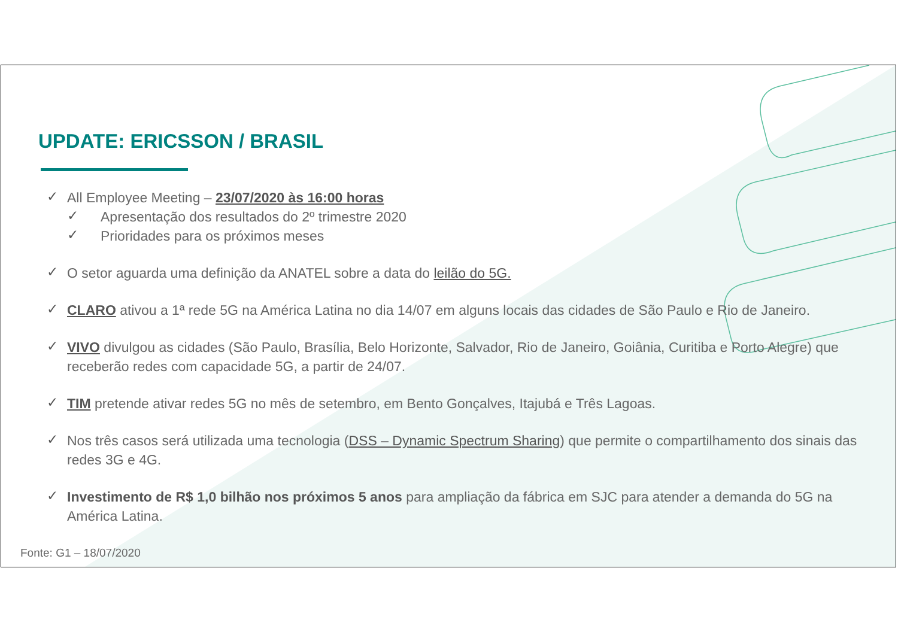UPDATE: ERICSSON / BRASIL
✓ All Employee Meeting – 23/07/2020 às 16:00 horas
✓ Apresentação dos resultados do 2º trimestre 2020
✓ Prioridades para os próximos meses
✓ O setor aguarda uma definição da ANATEL sobre a data do leilão do 5G.
✓ CLARO ativou a 1ª rede 5G na América Latina no dia 14/07 em alguns locais das cidades de São Paulo e Rio de Janeiro.
✓ VIVO divulgou as cidades (São Paulo, Brasília, Belo Horizonte, Salvador, Rio de Janeiro, Goiânia, Curitiba e Porto Alegre) que receberão redes com capacidade 5G, a partir de 24/07.
✓ TIM pretende ativar redes 5G no mês de setembro, em Bento Gonçalves, Itajubá e Três Lagoas.
✓ Nos três casos será utilizada uma tecnologia (DSS – Dynamic Spectrum Sharing) que permite o compartilhamento dos sinais das redes 3G e 4G.
✓ Investimento de R$ 1,0 bilhão nos próximos 5 anos para ampliação da fábrica em SJC para atender a demanda do 5G na América Latina.
Fonte: G1 – 18/07/2020